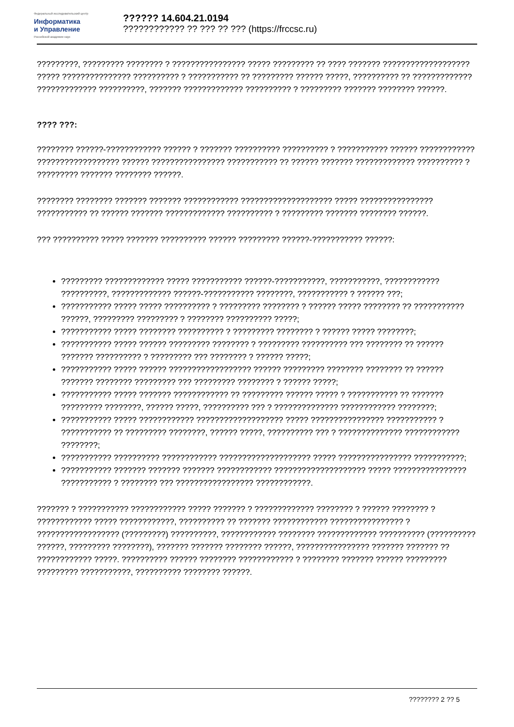Федеральный исследовательский центр
Информатика
и Управление
Российской академии наук
?????? 14.604.21.0194???????????? ?? ??? ?? ??? (https://frccsc.ru)
?????????, ????????? ???????? ? ???????????????? ????? ????????? ?? ???? ??????? ??????????????????? ????? ??????????????? ?????????? ? ??????????? ?? ????????? ?????? ?????, ?????????? ?? ????????????? ????????????? ??????????, ??????? ????????????? ?????????? ? ????????? ??????? ???????? ??????.
???? ???:
???????? ??????-???????????? ?????? ? ??????? ?????????? ?????????? ? ??????????? ?????? ???????????? ?????????????????? ?????? ???????????????? ??????????? ?? ?????? ??????? ????????????? ?????????? ? ????????? ??????? ???????? ??????.
???????? ???????? ??????? ??????? ???????????? ???????????????????? ????? ???????????????? ??????????? ?? ?????? ??????? ????????????? ?????????? ? ????????? ??????? ???????? ??????.
??? ?????????? ????? ??????? ?????????? ?????? ????????? ??????-??????????? ??????:
????????? ????????????? ????? ??????????? ??????-???????????, ???????????, ???????????? ??????????, ????????????? ??????-??????????? ????????, ??????????? ? ?????? ???;
??????????? ????? ????? ?????????? ? ????????? ???????? ? ?????? ????? ???????? ?? ??????????? ??????, ????????? ????????? ? ???????? ?????????? ?????;
??????????? ????? ???????? ?????????? ? ????????? ???????? ? ?????? ????? ????????;
??????????? ????? ?????? ????????? ???????? ? ????????? ?????????? ??? ???????? ?? ?????? ??????? ?????????? ? ????????? ??? ???????? ? ?????? ?????;
??????????? ????? ?????? ?????????????????? ?????? ????????? ???????? ???????? ?? ?????? ??????? ???????? ????????? ??? ????????? ???????? ? ?????? ?????;
??????????? ????? ??????? ???????????? ?? ????????? ?????? ????? ? ??????????? ?? ??????? ????????? ????????, ?????? ?????, ?????????? ??? ? ?????????????? ???????????? ????????;
??????????? ????? ???????????? ??????????????????? ????? ???????????????? ??????????? ? ??????????? ?? ????????? ????????, ?????? ?????, ?????????? ??? ? ?????????????? ???????????? ????????;
??????????? ?????????? ???????????? ???????????????????? ????? ???????????????? ???????????;
??????????? ??????? ??????? ??????? ???????????? ???????????????????? ????? ???????????????? ??????????? ? ???????? ??? ????????????????? ????????????.
??????? ? ??????????? ???????????? ????? ??????? ? ????????????? ???????? ? ?????? ???????? ? ???????????? ????? ????????????, ?????????? ?? ??????? ???????????? ???????????????? ? ?????????????????? (?????????) ??????????, ???????????? ???????? ????????????? ?????????? (?????????? ??????, ????????? ????????), ??????? ??????? ???????? ??????, ???????????????? ??????? ??????? ?? ???????????? ?????. ?????????? ?????? ???????? ???????????? ? ???????? ??????? ?????? ????????? ????????? ???????????, ?????????? ???????? ??????.
???????? 2 ?? 5